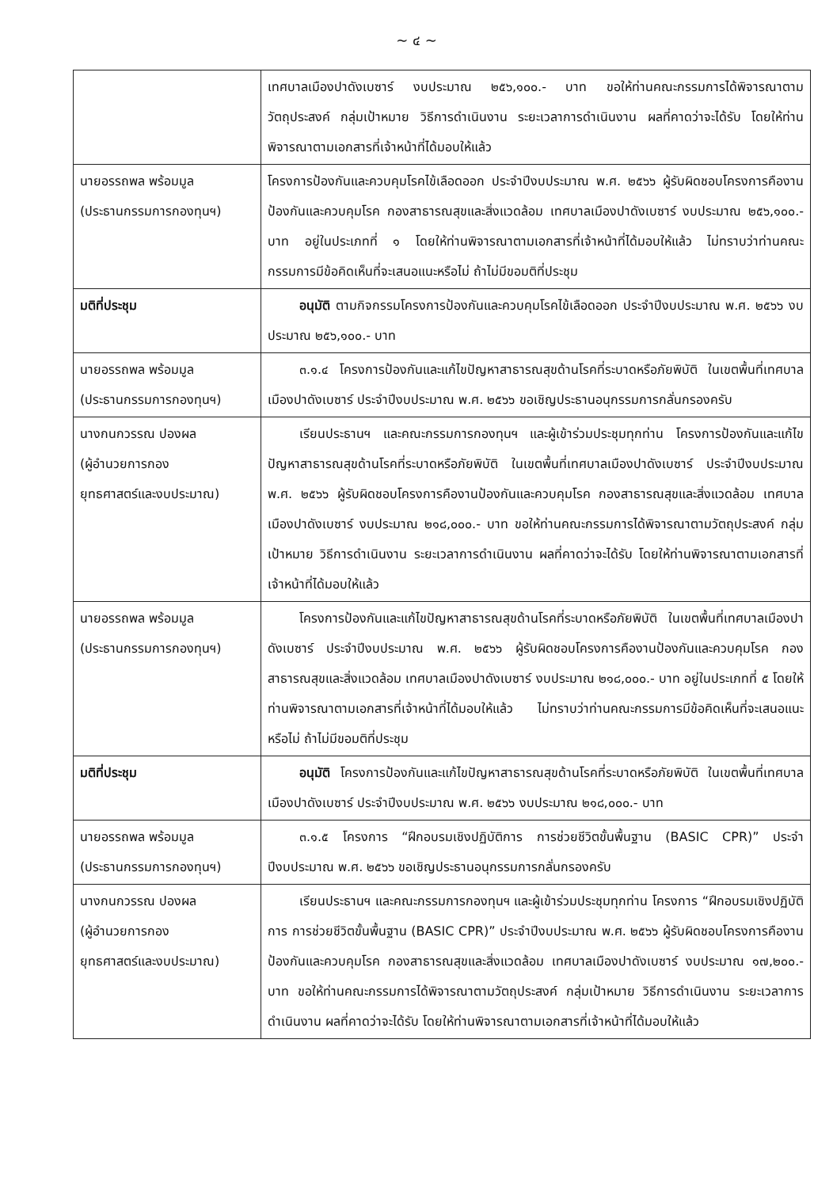~ ๔ ~
| | เทศบาลเมืองปาดังเบซาร์ งบประมาณ ๒๕๖,๑๐๐.- บาท ขอให้ท่านคณะกรรมการได้พิจารณาตามวัตถุประสงค์ กลุ่มเป้าหมาย วิธีการดำเนินงาน ระยะเวลาการดำเนินงาน ผลที่คาดว่าจะได้รับ โดยให้ท่านพิจารณาตามเอกสารที่เจ้าหน้าที่ได้มอบให้แล้ว |
| นายอรรถพล พร้อมมูล (ประธานกรรมการกองทุนฯ) | โครงการป้องกันและควบคุมโรคไข้เลือดออก ประจำปีงบประมาณ พ.ศ. ๒๕๖๖ ผู้รับผิดชอบโครงการคืองานป้องกันและควบคุมโรค กองสาธารณสุขและสิ่งแวดล้อม เทศบาลเมืองปาดังเบซาร์ งบประมาณ ๒๕๖,๑๐๐.- บาท อยู่ในประเภทที่ ๑ โดยให้ท่านพิจารณาตามเอกสารที่เจ้าหน้าที่ได้มอบให้แล้ว ไม่ทราบว่าท่านคณะกรรมการมีข้อคิดเห็นที่จะเสนอแนะหรือไม่ ถ้าไม่มีขอมติที่ประชุม |
| มติที่ประชุม | อนุมัติ ตามกิจกรรมโครงการป้องกันและควบคุมโรคไข้เลือดออก ประจำปีงบประมาณ พ.ศ. ๒๕๖๖ งบประมาณ ๒๕๖,๑๐๐.- บาท |
| นายอรรถพล พร้อมมูล (ประธานกรรมการกองทุนฯ) | ๓.๑.๔ โครงการป้องกันและแก้ไขปัญหาสาธารณสุขด้านโรคที่ระบาดหรือภัยพิบัติ ในเขตพื้นที่เทศบาลเมืองปาดังเบซาร์ ประจำปีงบประมาณ พ.ศ. ๒๕๖๖ ขอเชิญประธานอนุกรรมการกลั่นกรองครับ |
| นางกนกวรรณ ปองผล (ผู้อำนวยการกอง ยุทธศาสตร์และงบประมาณ) | เรียนประธานฯ และคณะกรรมการกองทุนฯ และผู้เข้าร่วมประชุมทุกท่าน โครงการป้องกันและแก้ไขปัญหาสาธารณสุขด้านโรคที่ระบาดหรือภัยพิบัติ ในเขตพื้นที่เทศบาลเมืองปาดังเบซาร์ ประจำปีงบประมาณ พ.ศ. ๒๕๖๖ ผู้รับผิดชอบโครงการคืองานป้องกันและควบคุมโรค กองสาธารณสุขและสิ่งแวดล้อม เทศบาลเมืองปาดังเบซาร์ งบประมาณ ๒๑๘,๐๐๐.- บาท ขอให้ท่านคณะกรรมการได้พิจารณาตามวัตถุประสงค์ กลุ่มเป้าหมาย วิธีการดำเนินงาน ระยะเวลาการดำเนินงาน ผลที่คาดว่าจะได้รับ โดยให้ท่านพิจารณาตามเอกสารที่เจ้าหน้าที่ได้มอบให้แล้ว |
| นายอรรถพล พร้อมมูล (ประธานกรรมการกองทุนฯ) | โครงการป้องกันและแก้ไขปัญหาสาธารณสุขด้านโรคที่ระบาดหรือภัยพิบัติ ในเขตพื้นที่เทศบาลเมืองปาดังเบซาร์ ประจำปีงบประมาณ พ.ศ. ๒๕๖๖ ผู้รับผิดชอบโครงการคืองานป้องกันและควบคุมโรค กองสาธารณสุขและสิ่งแวดล้อม เทศบาลเมืองปาดังเบซาร์ งบประมาณ ๒๑๘,๐๐๐.- บาท อยู่ในประเภทที่ ๕ โดยให้ท่านพิจารณาตามเอกสารที่เจ้าหน้าที่ได้มอบให้แล้ว ไม่ทราบว่าท่านคณะกรรมการมีข้อคิดเห็นที่จะเสนอแนะหรือไม่ ถ้าไม่มีขอมติที่ประชุม |
| มติที่ประชุม | อนุมัติ โครงการป้องกันและแก้ไขปัญหาสาธารณสุขด้านโรคที่ระบาดหรือภัยพิบัติ ในเขตพื้นที่เทศบาลเมืองปาดังเบซาร์ ประจำปีงบประมาณ พ.ศ. ๒๕๖๖ งบประมาณ ๒๑๘,๐๐๐.- บาท |
| นายอรรถพล พร้อมมูล (ประธานกรรมการกองทุนฯ) | ๓.๑.๕ โครงการ “ฝึกอบรมเชิงปฏิบัติการ การช่วยชีวิตขั้นพื้นฐาน (BASIC CPR)” ประจำปีงบประมาณ พ.ศ. ๒๕๖๖ ขอเชิญประธานอนุกรรมการกลั่นกรองครับ |
| นางกนกวรรณ ปองผล (ผู้อำนวยการกอง ยุทธศาสตร์และงบประมาณ) | เรียนประธานฯ และคณะกรรมการกองทุนฯ และผู้เข้าร่วมประชุมทุกท่าน โครงการ “ฝึกอบรมเชิงปฏิบัติการ การช่วยชีวิตขั้นพื้นฐาน (BASIC CPR)” ประจำปีงบประมาณ พ.ศ. ๒๕๖๖ ผู้รับผิดชอบโครงการคืองานป้องกันและควบคุมโรค กองสาธารณสุขและสิ่งแวดล้อม เทศบาลเมืองปาดังเบซาร์ งบประมาณ ๑๗,๒๐๐.- บาท ขอให้ท่านคณะกรรมการได้พิจารณาตามวัตถุประสงค์ กลุ่มเป้าหมาย วิธีการดำเนินงาน ระยะเวลาการดำเนินงาน ผลที่คาดว่าจะได้รับ โดยให้ท่านพิจารณาตามเอกสารที่เจ้าหน้าที่ได้มอบให้แล้ว |